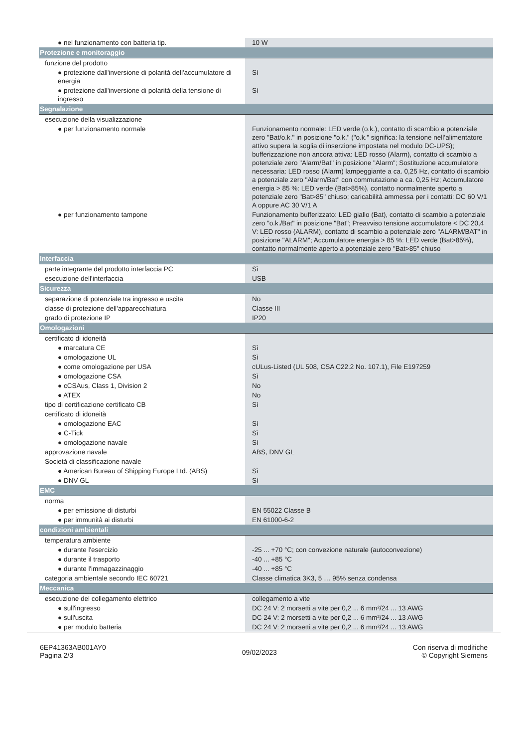| ● nel funzionamento con batteria tip. | 10 W |
| Protezione e monitoraggio | |
| funzione del prodotto | |
| ● protezione dall'inversione di polarità dell'accumulatore di energia | Sì |
| ● protezione dall'inversione di polarità della tensione di ingresso | Sì |
| Segnalazione | |
| esecuzione della visualizzazione | |
| ● per funzionamento normale | Funzionamento normale: LED verde (o.k.), contatto di scambio a potenziale zero "Bat/o.k." in posizione "o.k." ("o.k." significa: la tensione nell’alimentatore attivo supera la soglia di inserzione impostata nel modulo DC-UPS); bufferizzazione non ancora attiva: LED rosso (Alarm), contatto di scambio a potenziale zero "Alarm/Bat" in posizione "Alarm"; Sostituzione accumulatore necessaria: LED rosso (Alarm) lampeggiante a ca. 0,25 Hz, contatto di scambio a potenziale zero "Alarm/Bat" con commutazione a ca. 0,25 Hz; Accumulatore energia > 85 %: LED verde (Bat>85%), contatto normalmente aperto a potenziale zero "Bat>85" chiuso; caricabilità ammessa per i contatti: DC 60 V/1 A oppure AC 30 V/1 A |
| ● per funzionamento tampone | Funzionamento bufferizzato: LED giallo (Bat), contatto di scambio a potenziale zero "o.k./Bat" in posizione "Bat"; Preavviso tensione accumulatore < DC 20,4 V: LED rosso (ALARM), contatto di scambio a potenziale zero "ALARM/BAT" in posizione "ALARM"; Accumulatore energia > 85 %: LED verde (Bat>85%), contatto normalmente aperto a potenziale zero "Bat>85" chiuso |
| Interfaccia | |
| parte integrante del prodotto interfaccia PC | Sì |
| esecuzione dell'interfaccia | USB |
| Sicurezza | |
| separazione di potenziale tra ingresso e uscita | No |
| classe di protezione dell'apparecchiatura | Classe III |
| grado di protezione IP | IP20 |
| Omologazioni | |
| certificato di idoneità | |
| ● marcatura CE | Sì |
| ● omologazione UL | Sì |
| ● come omologazione per USA | cULus-Listed (UL 508, CSA C22.2 No. 107.1), File E197259 |
| ● omologazione CSA | Sì |
| ● cCSAus, Class 1, Division 2 | No |
| ● ATEX | No |
| tipo di certificazione certificato CB | Sì |
| certificato di idoneità | |
| ● omologazione EAC | Sì |
| ● C-Tick | Sì |
| ● omologazione navale | Sì |
| approvazione navale | ABS, DNV GL |
| Società di classificazione navale | |
| ● American Bureau of Shipping Europe Ltd. (ABS) | Sì |
| ● DNV GL | Sì |
| EMC | |
| norma | |
| ● per emissione di disturbi | EN 55022 Classe B |
| ● per immunità ai disturbi | EN 61000-6-2 |
| condizioni ambientali | |
| temperatura ambiente | |
| ● durante l'esercizio | -25 ... +70 °C; con convezione naturale (autoconvezione) |
| ● durante il trasporto | -40 ... +85 °C |
| ● durante l'immagazzinaggio | -40 ... +85 °C |
| categoria ambientale secondo IEC 60721 | Classe climatica 3K3, 5 … 95% senza condensa |
| Meccanica | |
| esecuzione del collegamento elettrico | collegamento a vite |
| ● sull'ingresso | DC 24 V: 2 morsetti a vite per 0,2 ... 6 mm²/24 ... 13 AWG |
| ● sull'uscita | DC 24 V: 2 morsetti a vite per 0,2 ... 6 mm²/24 ... 13 AWG |
| ● per modulo batteria | DC 24 V: 2 morsetti a vite per 0,2 ... 6 mm²/24 ... 13 AWG |
6EP41363AB001AY0
Pagina 2/3
09/02/2023
Con riserva di modifiche
© Copyright Siemens